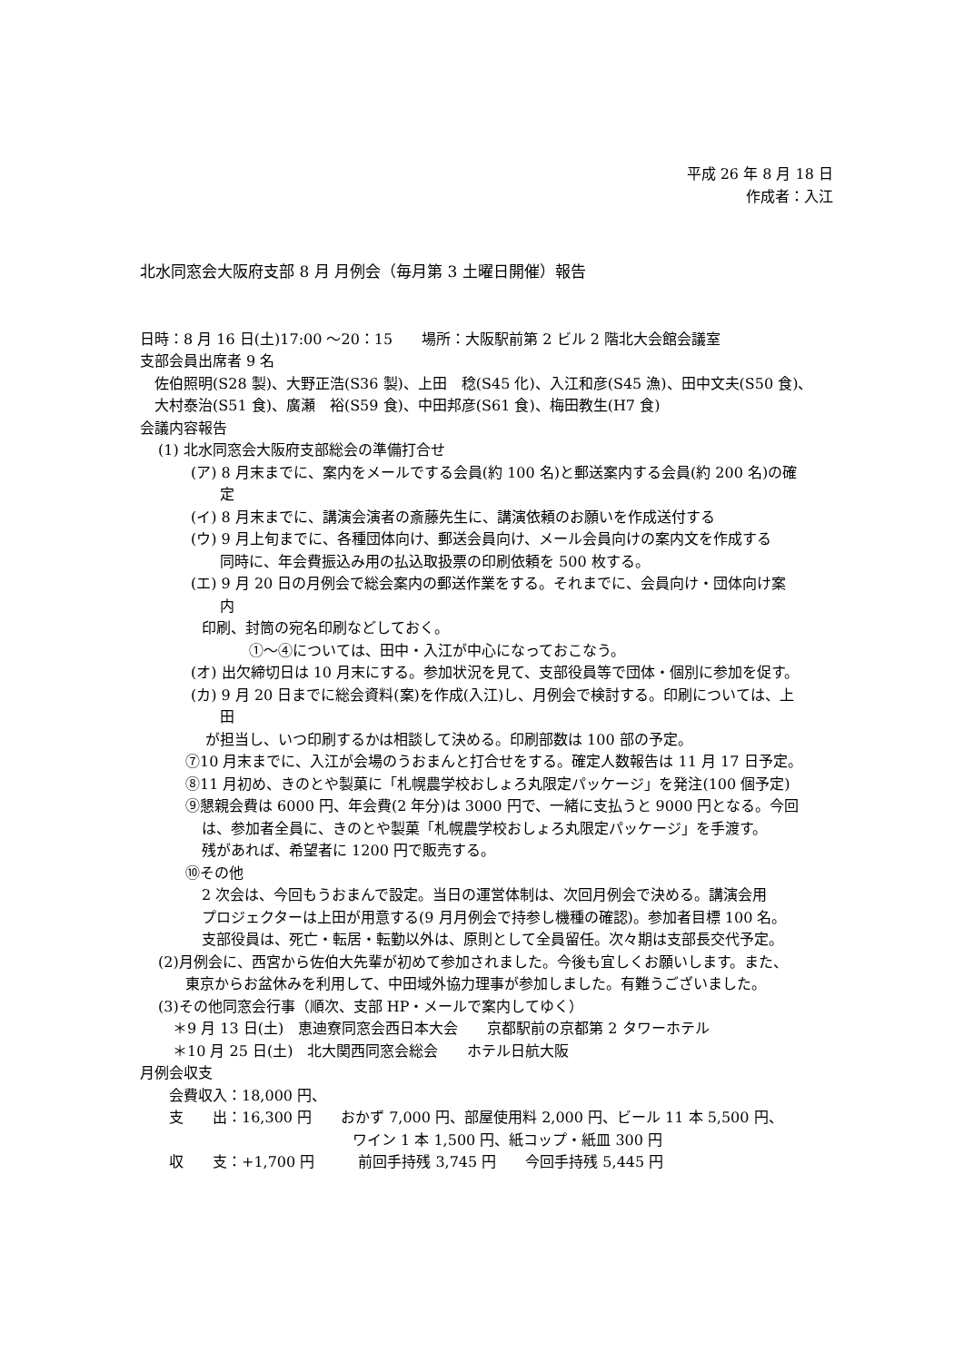平成 26 年 8 月 18 日
作成者：入江
北水同窓会大阪府支部 8 月 月例会（毎月第 3 土曜日開催）報告
日時：8 月 16 日(土)17:00 ～20：15　　場所：大阪駅前第 2 ビル 2 階北大会館会議室
支部会員出席者 9 名
佐伯照明(S28 製)、大野正浩(S36 製)、上田　稔(S45 化)、入江和彦(S45 漁)、田中文夫(S50 食)、
大村泰治(S51 食)、廣瀬　裕(S59 食)、中田邦彦(S61 食)、梅田教生(H7 食)
会議内容報告
(1) 北水同窓会大阪府支部総会の準備打合せ
(ア) 8 月末までに、案内をメールでする会員(約 100 名)と郵送案内する会員(約 200 名)の確
定
(イ) 8 月末までに、講演会演者の斎藤先生に、講演依頼のお願いを作成送付する
(ウ) 9 月上旬までに、各種団体向け、郵送会員向け、メール会員向けの案内文を作成する
同時に、年会費振込み用の払込取扱票の印刷依頼を 500 枚する。
(エ) 9 月 20 日の月例会で総会案内の郵送作業をする。それまでに、会員向け・団体向け案
内
印刷、封筒の宛名印刷などしておく。
①～④については、田中・入江が中心になっておこなう。
(オ) 出欠締切日は 10 月末にする。参加状況を見て、支部役員等で団体・個別に参加を促す。
(カ) 9 月 20 日までに総会資料(案)を作成(入江)し、月例会で検討する。印刷については、上
田
が担当し、いつ印刷するかは相談して決める。印刷部数は 100 部の予定。
⑦10 月末までに、入江が会場のうおまんと打合せをする。確定人数報告は 11 月 17 日予定。
⑧11 月初め、きのとや製菓に「札幌農学校おしょろ丸限定パッケージ」を発注(100 個予定)
⑨懇親会費は 6000 円、年会費(2 年分)は 3000 円で、一緒に支払うと 9000 円となる。今回
は、参加者全員に、きのとや製菓「札幌農学校おしょろ丸限定パッケージ」を手渡す。
残があれば、希望者に 1200 円で販売する。
⑩その他
2 次会は、今回もうおまんで設定。当日の運営体制は、次回月例会で決める。講演会用
プロジェクターは上田が用意する(9 月月例会で持参し機種の確認)。参加者目標 100 名。
支部役員は、死亡・転居・転勤以外は、原則として全員留任。次々期は支部長交代予定。
(2)月例会に、西宮から佐伯大先輩が初めて参加されました。今後も宜しくお願いします。また、
東京からお盆休みを利用して、中田域外協力理事が参加しました。有難うございました。
(3)その他同窓会行事（順次、支部 HP・メールで案内してゆく）
＊9 月 13 日(土)　恵迪寮同窓会西日本大会　　京都駅前の京都第 2 タワーホテル
＊10 月 25 日(土)　北大関西同窓会総会　　ホテル日航大阪
月例会収支
会費収入：18,000 円、
支　　出：16,300 円　　おかず 7,000 円、部屋使用料 2,000 円、ビール 11 本 5,500 円、
ワイン 1 本 1,500 円、紙コップ・紙皿 300 円
収　　支：+1,700 円　　　前回手持残 3,745 円　　今回手持残 5,445 円